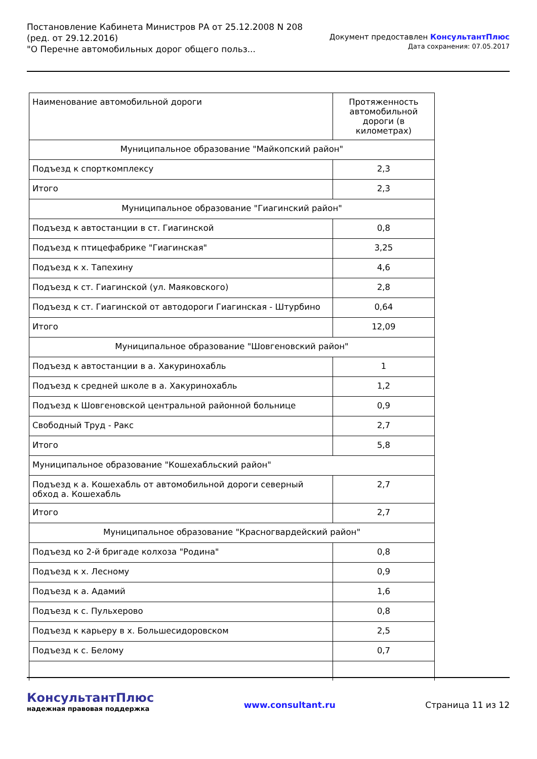Постановление Кабинета Министров РА от 25.12.2008 N 208
(ред. от 29.12.2016)
"О Перечне автомобильных дорог общего польз...
Документ предоставлен КонсультантПлюс
Дата сохранения: 07.05.2017
| Наименование автомобильной дороги | Протяженность автомобильной дороги (в километрах) |
| Муниципальное образование "Майкопский район" | |
| Подъезд к спорткомплексу | 2,3 |
| Итого | 2,3 |
| Муниципальное образование "Гиагинский район" | |
| Подъезд к автостанции в ст. Гиагинской | 0,8 |
| Подъезд к птицефабрике "Гиагинская" | 3,25 |
| Подъезд к х. Тапехину | 4,6 |
| Подъезд к ст. Гиагинской (ул. Маяковского) | 2,8 |
| Подъезд к ст. Гиагинской от автодороги Гиагинская - Штурбино | 0,64 |
| Итого | 12,09 |
| Муниципальное образование "Шовгеновский район" | |
| Подъезд к автостанции в а. Хакуринохабль | 1 |
| Подъезд к средней школе в а. Хакуринохабль | 1,2 |
| Подъезд к Шовгеновской центральной районной больнице | 0,9 |
| Свободный Труд - Ракс | 2,7 |
| Итого | 5,8 |
| Муниципальное образование "Кошехабльский район" | |
| Подъезд к а. Кошехабль от автомобильной дороги северный обход а. Кошехабль | 2,7 |
| Итого | 2,7 |
| Муниципальное образование "Красногвардейский район" | |
| Подъезд ко 2-й бригаде колхоза "Родина" | 0,8 |
| Подъезд к х. Лесному | 0,9 |
| Подъезд к а. Адамий | 1,6 |
| Подъезд к с. Пульхерово | 0,8 |
| Подъезд к карьеру в х. Большесидоровском | 2,5 |
| Подъезд к с. Белому | 0,7 |
КонсультантПлюс
надежная правовая поддержка
www.consultant.ru Страница 11 из 12